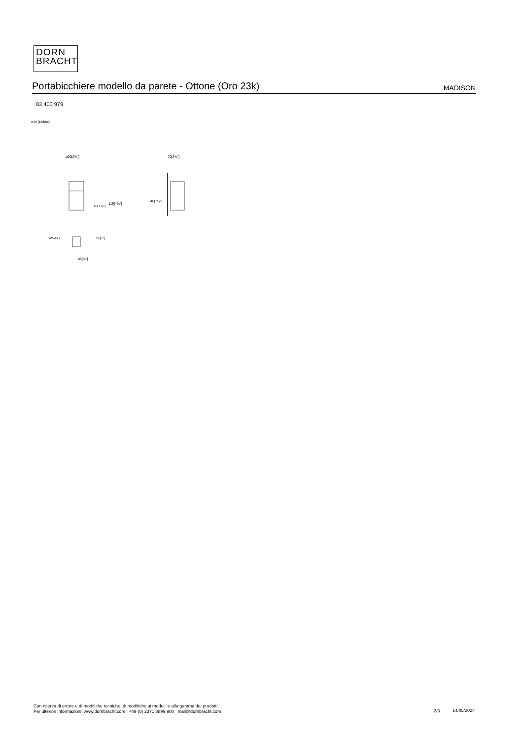DORN
BRACHT
Portabicchiere modello da parete - Ottone (Oro 23k)
MADISON
83 400 979
mm [inches]
⌀60[2⅜"]
70[2¾"]
40[1⅝"]
119[4¾"]
40[1⅝"]
M5-6G
26[1"]
⌀5[⅛"]
Con riserva di errore e di modifiche tecniche, di modifiche ai modelli e alla gamma dei prodotti.
Per ulteriori informazioni: www.dornbracht.com +49 (0) 2371 8899 900 mail@dornbracht.com
2/3 14/05/2024